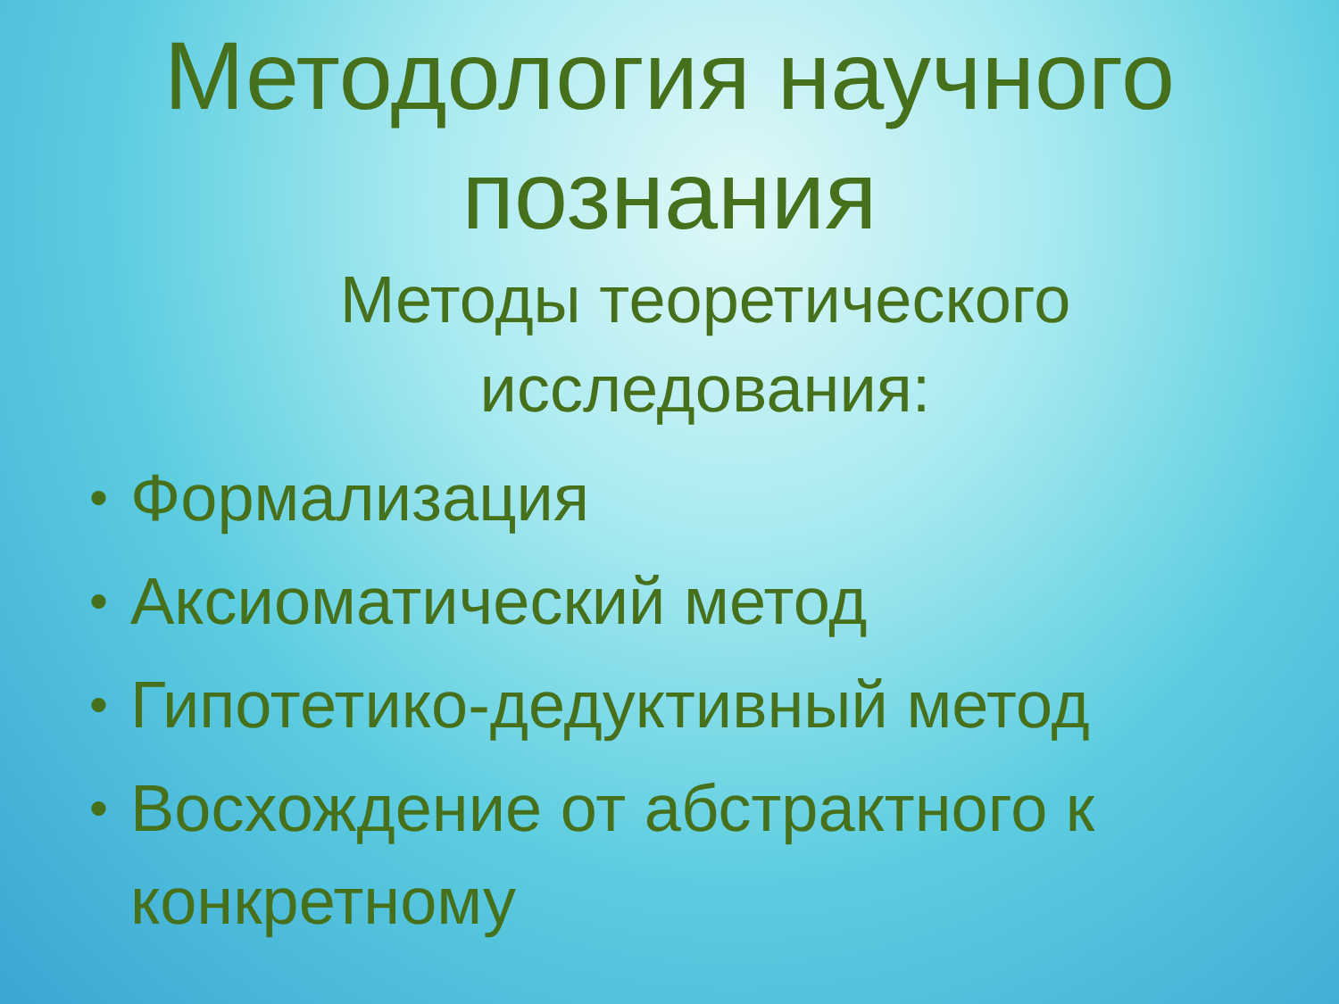Методология научного
познания
Методы теоретического
исследования:
• Формализация
• Аксиоматический метод
• Гипотетико-дедуктивный метод
• Восхождение от абстрактного к конкретному